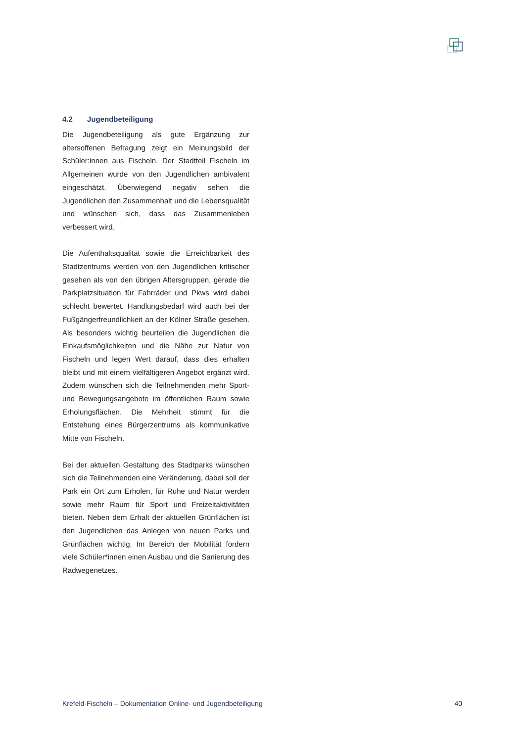4.2 Jugendbeteiligung
Die Jugendbeteiligung als gute Ergänzung zur altersoffenen Befragung zeigt ein Meinungsbild der Schüler:innen aus Fischeln. Der Stadtteil Fischeln im Allgemeinen wurde von den Jugendlichen ambivalent eingeschätzt. Überwiegend negativ sehen die Jugendlichen den Zusammenhalt und die Lebensqualität und wünschen sich, dass das Zusammenleben verbessert wird.
Die Aufenthaltsqualität sowie die Erreichbarkeit des Stadtzentrums werden von den Jugendlichen kritischer gesehen als von den übrigen Altersgruppen, gerade die Parkplatzsituation für Fahrräder und Pkws wird dabei schlecht bewertet. Handlungsbedarf wird auch bei der Fußgängerfreundlichkeit an der Kölner Straße gesehen. Als besonders wichtig beurteilen die Jugendlichen die Einkaufsmöglichkeiten und die Nähe zur Natur von Fischeln und legen Wert darauf, dass dies erhalten bleibt und mit einem vielfältigeren Angebot ergänzt wird. Zudem wünschen sich die Teilnehmenden mehr Sport- und Bewegungsangebote im öffentlichen Raum sowie Erholungsflächen. Die Mehrheit stimmt für die Entstehung eines Bürgerzentrums als kommunikative Mitte von Fischeln.
Bei der aktuellen Gestaltung des Stadtparks wünschen sich die Teilnehmenden eine Veränderung, dabei soll der Park ein Ort zum Erholen, für Ruhe und Natur werden sowie mehr Raum für Sport und Freizeitaktivitäten bieten. Neben dem Erhalt der aktuellen Grünflächen ist den Jugendlichen das Anlegen von neuen Parks und Grünflächen wichtig. Im Bereich der Mobilität fordern viele Schüler*innen einen Ausbau und die Sanierung des Radwegenetzes.
Krefeld-Fischeln – Dokumentation Online- und Jugendbeteiligung 40